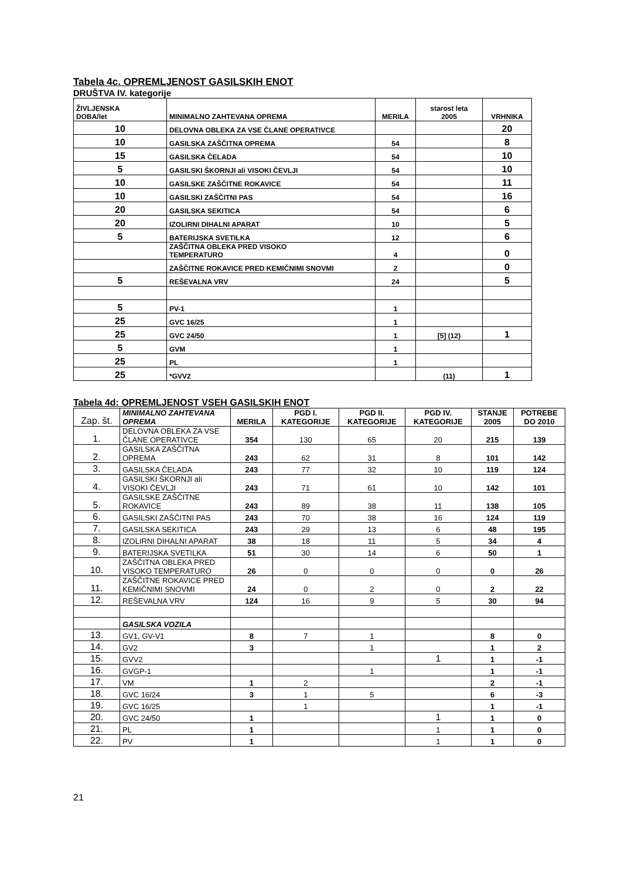Tabela 4c. OPREMLJENOST GASILSKIH ENOT
DRUŠTVA IV. kategorije
| ŽIVLJENSKA DOBA/let | MINIMALNO ZAHTEVANA OPREMA | MERILA | starost leta 2005 | VRHNIKA |
| 10 | DELOVNA OBLEKA ZA VSE ČLANE OPERATIVCE | | | 20 |
| 10 | GASILSKA ZAŠČITNA OPREMA | 54 | | 8 |
| 15 | GASILSKA ČELADA | 54 | | 10 |
| 5 | GASILSKI ŠKORNJI ali VISOKI ČEVLJI | 54 | | 10 |
| 10 | GASILSKE ZAŠČITNE ROKAVICE | 54 | | 11 |
| 10 | GASILSKI ZAŠČITNI PAS | 54 | | 16 |
| 20 | GASILSKA SEKITICA | 54 | | 6 |
| 20 | IZOLIRNI DIHALNI APARAT | 10 | | 5 |
| 5 | BATERIJSKA SVETILKA | 12 | | 6 |
| | ZAŠČITNA OBLEKA PRED VISOKO TEMPERATURO | 4 | | 0 |
| | ZAŠČITNE ROKAVICE PRED KEMIČNIMI SNOVMI | 2 | | 0 |
| 5 | REŠEVALNA VRV | 24 | | 5 |
| 5 | PV-1 | 1 | | |
| 25 | GVC 16/25 | 1 | | |
| 25 | GVC 24/50 | 1 | [5] (12) | 1 |
| 5 | GVM | 1 | | |
| 25 | PL | 1 | | |
| 25 | *GVV2 | | (11) | 1 |
Tabela 4d: OPREMLJENOST VSEH GASILSKIH ENOT
| Zap. št. | MINIMALNO ZAHTEVANA OPREMA | MERILA | PGD I. KATEGORIJE | PGD II. KATEGORIJE | PGD IV. KATEGORIJE | STANJE 2005 | POTREBE DO 2010 |
| --- | --- | --- | --- | --- | --- | --- | --- |
| 1. | DELOVNA OBLEKA ZA VSE ČLANE OPERATIVCE | 354 | 130 | 65 | 20 | 215 | 139 |
| 2. | GASILSKA ZAŠČITNA OPREMA | 243 | 62 | 31 | 8 | 101 | 142 |
| 3. | GASILSKA ČELADA | 243 | 77 | 32 | 10 | 119 | 124 |
| 4. | GASILSKI ŠKORNJI ali VISOKI ČEVLJI | 243 | 71 | 61 | 10 | 142 | 101 |
| 5. | GASILSKE ZAŠČITNE ROKAVICE | 243 | 89 | 38 | 11 | 138 | 105 |
| 6. | GASILSKI ZAŠČITNI PAS | 243 | 70 | 38 | 16 | 124 | 119 |
| 7. | GASILSKA SEKITICA | 243 | 29 | 13 | 6 | 48 | 195 |
| 8. | IZOLIRNI DIHALNI APARAT | 38 | 18 | 11 | 5 | 34 | 4 |
| 9. | BATERIJSKA SVETILKA | 51 | 30 | 14 | 6 | 50 | 1 |
| 10. | ZAŠČITNA OBLEKA PRED VISOKO TEMPERATURO | 26 | 0 | 0 | 0 | 0 | 26 |
| 11. | ZAŠČITNE ROKAVICE PRED KEMIČNIMI SNOVMI | 24 | 0 | 2 | 0 | 2 | 22 |
| 12. | REŠEVALNA VRV | 124 | 16 | 9 | 5 | 30 | 94 |
| | GASILSKA VOZILA | | | | | | |
| 13. | GV1, GV-V1 | 8 | 7 | 1 | | 8 | 0 |
| 14. | GV2 | 3 | | 1 | | 1 | 2 |
| 15. | GVV2 | | | | 1 | 1 | -1 |
| 16. | GVGP-1 | | | 1 | | 1 | -1 |
| 17. | VM | 1 | 2 | | | 2 | -1 |
| 18. | GVC 16/24 | 3 | 1 | 5 | | 6 | -3 |
| 19. | GVC 16/25 | | 1 | | | 1 | -1 |
| 20. | GVC 24/50 | 1 | | | 1 | 1 | 0 |
| 21. | PL | 1 | | | 1 | 1 | 0 |
| 22. | PV | 1 | | | 1 | 1 | 0 |
21